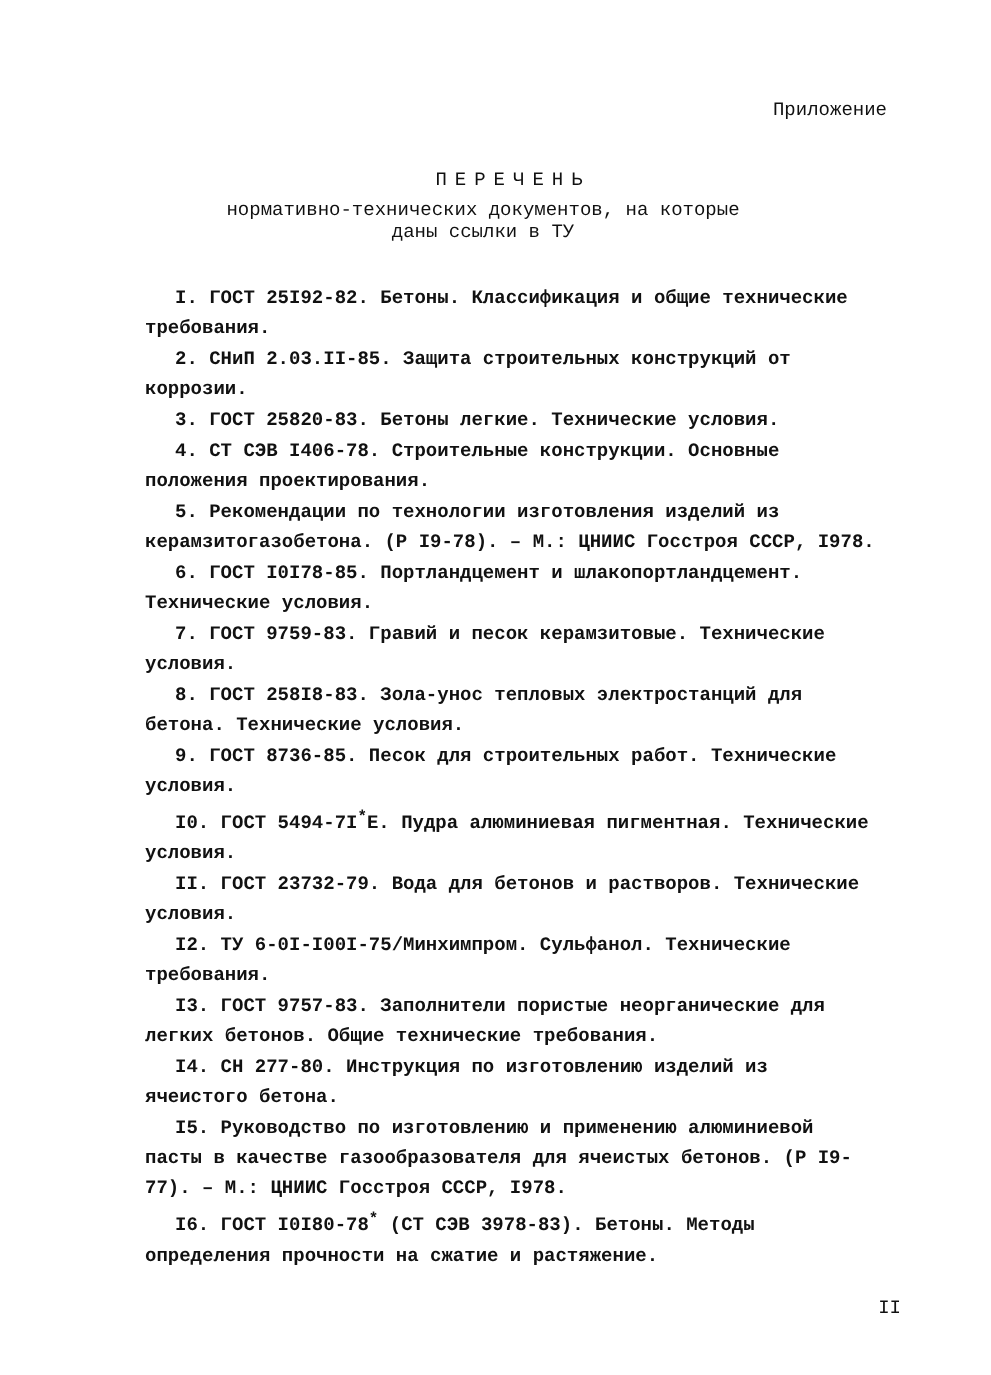Приложение
ПЕРЕЧЕНЬ
нормативно-технических документов, на которые
даны ссылки в ТУ
I. ГОСТ 25I92-82. Бетоны. Классификация и общие технические требования.
2. СНиП 2.03.II-85. Защита строительных конструкций от коррозии.
3. ГОСТ 25820-83. Бетоны легкие. Технические условия.
4. СТ СЭВ I406-78. Строительные конструкции. Основные положения проектирования.
5. Рекомендации по технологии изготовления изделий из керамзитогазобетона. (Р I9-78). – М.: ЦНИИС Госстроя СССР, I978.
6. ГОСТ I0I78-85. Портландцемент и шлакопортландцемент. Технические условия.
7. ГОСТ 9759-83. Гравий и песок керамзитовые. Технические условия.
8. ГОСТ 258I8-83. Зола-унос тепловых электростанций для бетона. Технические условия.
9. ГОСТ 8736-85. Песок для строительных работ. Технические условия.
I0. ГОСТ 5494-7I<sup>*</sup>Е. Пудра алюминиевая пигментная. Технические условия.
II. ГОСТ 23732-79. Вода для бетонов и растворов. Технические условия.
I2. ТУ 6-0I-I00I-75/Минхимпром. Сульфанол. Технические требования.
I3. ГОСТ 9757-83. Заполнители пористые неорганические для легких бетонов. Общие технические требования.
I4. СН 277-80. Инструкция по изготовлению изделий из ячеистого бетона.
I5. Руководство по изготовлению и применению алюминиевой пасты в качестве газообразователя для ячеистых бетонов. (Р I9-77). – М.: ЦНИИС Госстроя СССР, I978.
I6. ГОСТ I0I80-78<sup>*</sup> (СТ СЭВ 3978-83). Бетоны. Методы определения прочности на сжатие и растяжение.
II